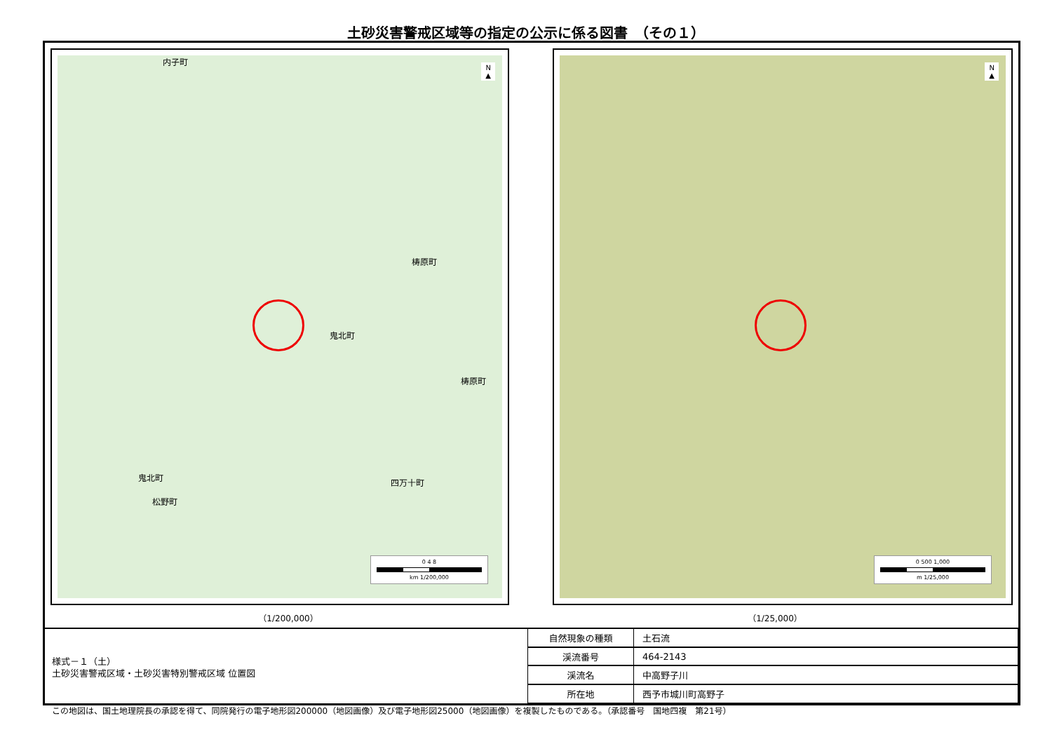土砂災害警戒区域等の指定の公示に係る図書　（その１）
N
▲
内子町
梼原町
鬼北町
梼原町
鬼北町 四万十町
松野町
0 4 8
km 1/200,000
N
▲
0 500 1,000
m 1/25,000
（1/200,000） （1/25,000）
様式－１（土）
土砂災害警戒区域・土砂災害特別警戒区域 位置図
| 自然現象の種類 | 土石流 |
| 渓流番号 | 464-2143 |
| 渓流名 | 中高野子川 |
| 所在地 | 西予市城川町高野子 |
この地図は、国土地理院長の承認を得て、同院発行の電子地形図200000（地図画像）及び電子地形図25000（地図画像）を複製したものである。（承認番号　国地四複　第21号）